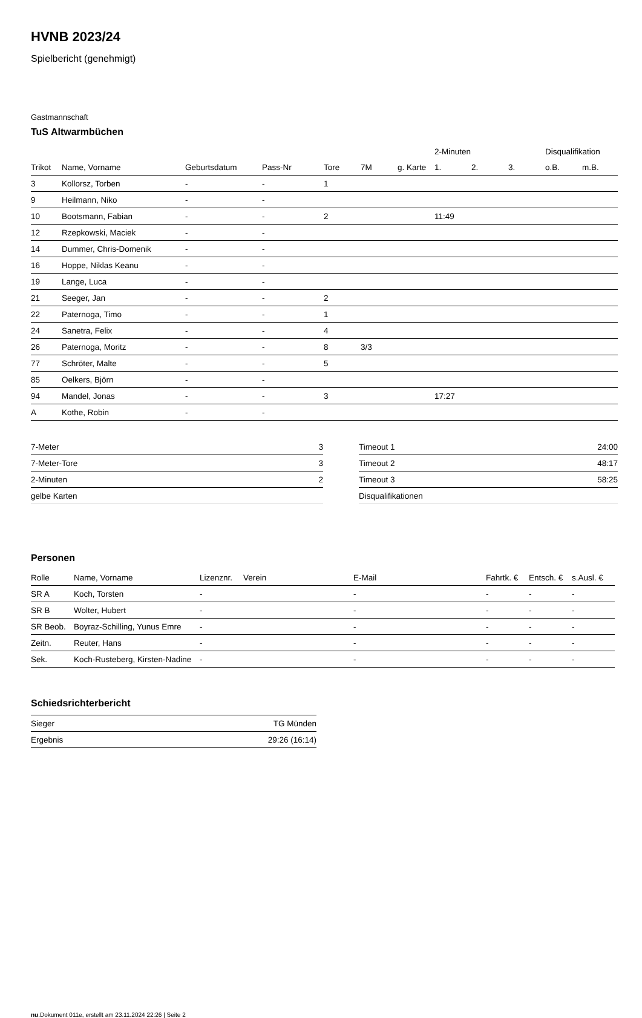HVNB 2023/24
Spielbericht (genehmigt)
Gastmannschaft
TuS Altwarmbüchen
| | | | | | | | 2-Minuten | | | Disqualifikation | |
| --- | --- | --- | --- | --- | --- | --- | --- | --- | --- | --- | --- |
| Trikot | Name, Vorname | Geburtsdatum | Pass-Nr | Tore | 7M | g. Karte | 1. | 2. | 3. | o.B. | m.B. |
| 3 | Kollorsz, Torben | - | - | 1 | | | | | | | |
| 9 | Heilmann, Niko | - | - | | | | | | | | |
| 10 | Bootsmann, Fabian | - | - | 2 | | | 11:49 | | | | |
| 12 | Rzepkowski, Maciek | - | - | | | | | | | | |
| 14 | Dummer, Chris-Domenik | - | - | | | | | | | | |
| 16 | Hoppe, Niklas Keanu | - | - | | | | | | | | |
| 19 | Lange, Luca | - | - | | | | | | | | |
| 21 | Seeger, Jan | - | - | 2 | | | | | | | |
| 22 | Paternoga, Timo | - | - | 1 | | | | | | | |
| 24 | Sanetra, Felix | - | - | 4 | | | | | | | |
| 26 | Paternoga, Moritz | - | - | 8 | 3/3 | | | | | | |
| 77 | Schröter, Malte | - | - | 5 | | | | | | | |
| 85 | Oelkers, Björn | - | - | | | | | | | | |
| 94 | Mandel, Jonas | - | - | 3 | | | 17:27 | | | | |
| A | Kothe, Robin | - | - | | | | | | | | |
| 7-Meter | 3 |
| 7-Meter-Tore | 3 |
| 2-Minuten | 2 |
| gelbe Karten | |
| Timeout 1 | 24:00 |
| Timeout 2 | 48:17 |
| Timeout 3 | 58:25 |
| Disqualifikationen | |
Personen
| Rolle | Name, Vorname | Lizenznr. | Verein | E-Mail | Fahrtk. € | Entsch. € | s.Ausl. € |
| --- | --- | --- | --- | --- | --- | --- | --- |
| SR A | Koch, Torsten | - | | - | - | - | - |
| SR B | Wolter, Hubert | - | | - | - | - | - |
| SR Beob. | Boyraz-Schilling, Yunus Emre | - | | - | - | - | - |
| Zeitn. | Reuter, Hans | - | | - | - | - | - |
| Sek. | Koch-Rusteberg, Kirsten-Nadine | - | | - | - | - | - |
Schiedsrichterbericht
| Sieger | TG Münden |
| Ergebnis | 29:26 (16:14) |
nu.Dokument 011e, erstellt am 23.11.2024 22:26 | Seite 2